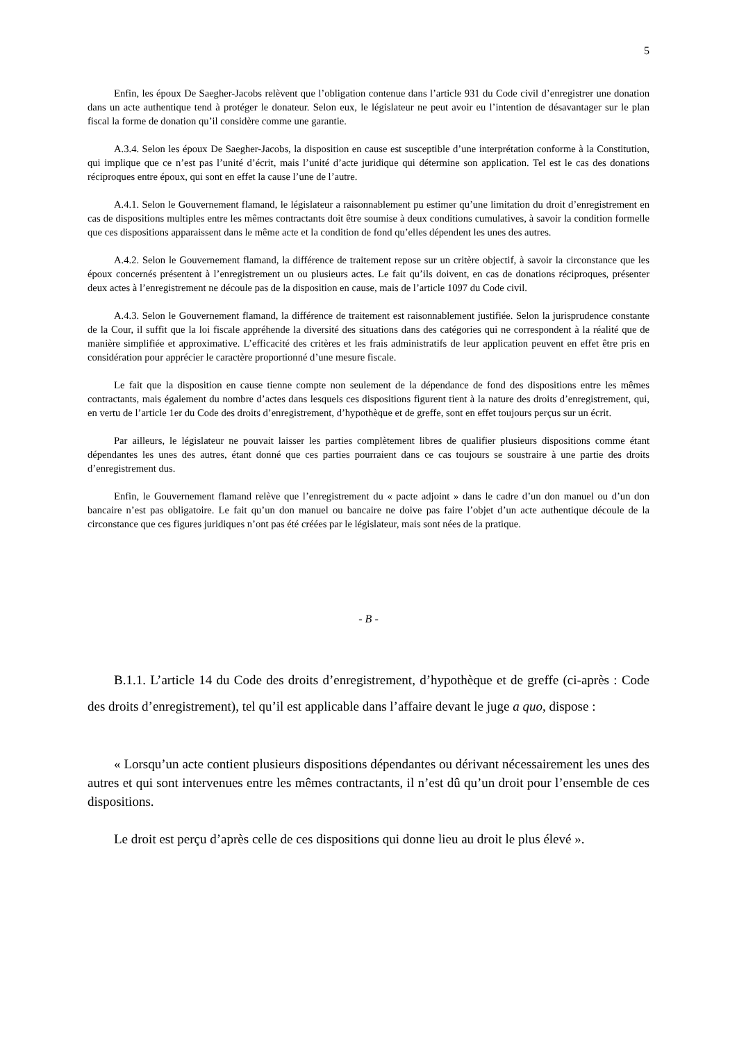5
Enfin, les époux De Saegher-Jacobs relèvent que l’obligation contenue dans l’article 931 du Code civil d’enregistrer une donation dans un acte authentique tend à protéger le donateur. Selon eux, le législateur ne peut avoir eu l’intention de désavantager sur le plan fiscal la forme de donation qu’il considère comme une garantie.
A.3.4. Selon les époux De Saegher-Jacobs, la disposition en cause est susceptible d’une interprétation conforme à la Constitution, qui implique que ce n’est pas l’unité d’écrit, mais l’unité d’acte juridique qui détermine son application. Tel est le cas des donations réciproques entre époux, qui sont en effet la cause l’une de l’autre.
A.4.1. Selon le Gouvernement flamand, le législateur a raisonnablement pu estimer qu’une limitation du droit d’enregistrement en cas de dispositions multiples entre les mêmes contractants doit être soumise à deux conditions cumulatives, à savoir la condition formelle que ces dispositions apparaissent dans le même acte et la condition de fond qu’elles dépendent les unes des autres.
A.4.2. Selon le Gouvernement flamand, la différence de traitement repose sur un critère objectif, à savoir la circonstance que les époux concernés présentent à l’enregistrement un ou plusieurs actes. Le fait qu’ils doivent, en cas de donations réciproques, présenter deux actes à l’enregistrement ne découle pas de la disposition en cause, mais de l’article 1097 du Code civil.
A.4.3. Selon le Gouvernement flamand, la différence de traitement est raisonnablement justifiée. Selon la jurisprudence constante de la Cour, il suffit que la loi fiscale appréhende la diversité des situations dans des catégories qui ne correspondent à la réalité que de manière simplifiée et approximative. L’efficacité des critères et les frais administratifs de leur application peuvent en effet être pris en considération pour apprécier le caractère proportionné d’une mesure fiscale.
Le fait que la disposition en cause tienne compte non seulement de la dépendance de fond des dispositions entre les mêmes contractants, mais également du nombre d’actes dans lesquels ces dispositions figurent tient à la nature des droits d’enregistrement, qui, en vertu de l’article 1er du Code des droits d’enregistrement, d’hypothèque et de greffe, sont en effet toujours perçus sur un écrit.
Par ailleurs, le législateur ne pouvait laisser les parties complètement libres de qualifier plusieurs dispositions comme étant dépendantes les unes des autres, étant donné que ces parties pourraient dans ce cas toujours se soustraire à une partie des droits d’enregistrement dus.
Enfin, le Gouvernement flamand relève que l’enregistrement du « pacte adjoint » dans le cadre d’un don manuel ou d’un don bancaire n’est pas obligatoire. Le fait qu’un don manuel ou bancaire ne doive pas faire l’objet d’un acte authentique découle de la circonstance que ces figures juridiques n’ont pas été créées par le législateur, mais sont nées de la pratique.
- B -
B.1.1. L’article 14 du Code des droits d’enregistrement, d’hypothèque et de greffe (ci-après : Code des droits d’enregistrement), tel qu’il est applicable dans l’affaire devant le juge a quo, dispose :
« Lorsqu’un acte contient plusieurs dispositions dépendantes ou dérivant nécessairement les unes des autres et qui sont intervenues entre les mêmes contractants, il n’est dû qu’un droit pour l’ensemble de ces dispositions.
Le droit est perçu d’après celle de ces dispositions qui donne lieu au droit le plus élevé ».